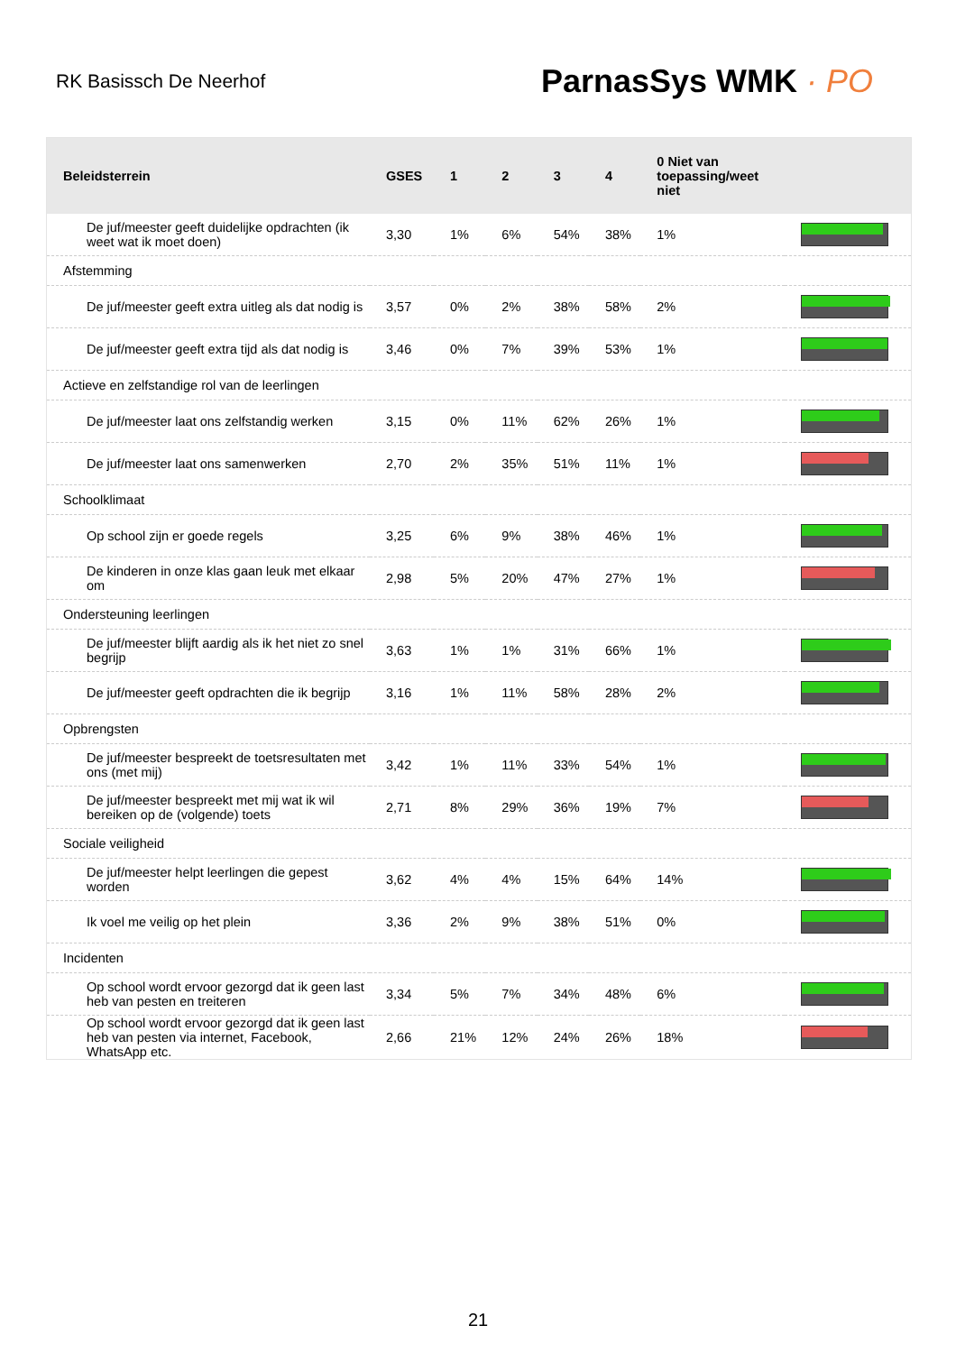RK Basissch De Neerhof
ParnasSys WMK · PO
| Beleidsterrein | GSES | 1 | 2 | 3 | 4 | 0 Niet van toepassing/weet niet | |
| --- | --- | --- | --- | --- | --- | --- | --- |
| De juf/meester geeft duidelijke opdrachten (ik weet wat ik moet doen) | 3,30 | 1% | 6% | 54% | 38% | 1% | |
| Afstemming | | | | | | | |
| De juf/meester geeft extra uitleg als dat nodig is | 3,57 | 0% | 2% | 38% | 58% | 2% | |
| De juf/meester geeft extra tijd als dat nodig is | 3,46 | 0% | 7% | 39% | 53% | 1% | |
| Actieve en zelfstandige rol van de leerlingen | | | | | | | |
| De juf/meester laat ons zelfstandig werken | 3,15 | 0% | 11% | 62% | 26% | 1% | |
| De juf/meester laat ons samenwerken | 2,70 | 2% | 35% | 51% | 11% | 1% | |
| Schoolklimaat | | | | | | | |
| Op school zijn er goede regels | 3,25 | 6% | 9% | 38% | 46% | 1% | |
| De kinderen in onze klas gaan leuk met elkaar om | 2,98 | 5% | 20% | 47% | 27% | 1% | |
| Ondersteuning leerlingen | | | | | | | |
| De juf/meester blijft aardig als ik het niet zo snel begrijp | 3,63 | 1% | 1% | 31% | 66% | 1% | |
| De juf/meester geeft opdrachten die ik begrijp | 3,16 | 1% | 11% | 58% | 28% | 2% | |
| Opbrengsten | | | | | | | |
| De juf/meester bespreekt de toetsresultaten met ons (met mij) | 3,42 | 1% | 11% | 33% | 54% | 1% | |
| De juf/meester bespreekt met mij wat ik wil bereiken op de (volgende) toets | 2,71 | 8% | 29% | 36% | 19% | 7% | |
| Sociale veiligheid | | | | | | | |
| De juf/meester helpt leerlingen die gepest worden | 3,62 | 4% | 4% | 15% | 64% | 14% | |
| Ik voel me veilig op het plein | 3,36 | 2% | 9% | 38% | 51% | 0% | |
| Incidenten | | | | | | | |
| Op school wordt ervoor gezorgd dat ik geen last heb van pesten en treiteren | 3,34 | 5% | 7% | 34% | 48% | 6% | |
| Op school wordt ervoor gezorgd dat ik geen last heb van pesten via internet, Facebook, WhatsApp etc. | 2,66 | 21% | 12% | 24% | 26% | 18% | |
21